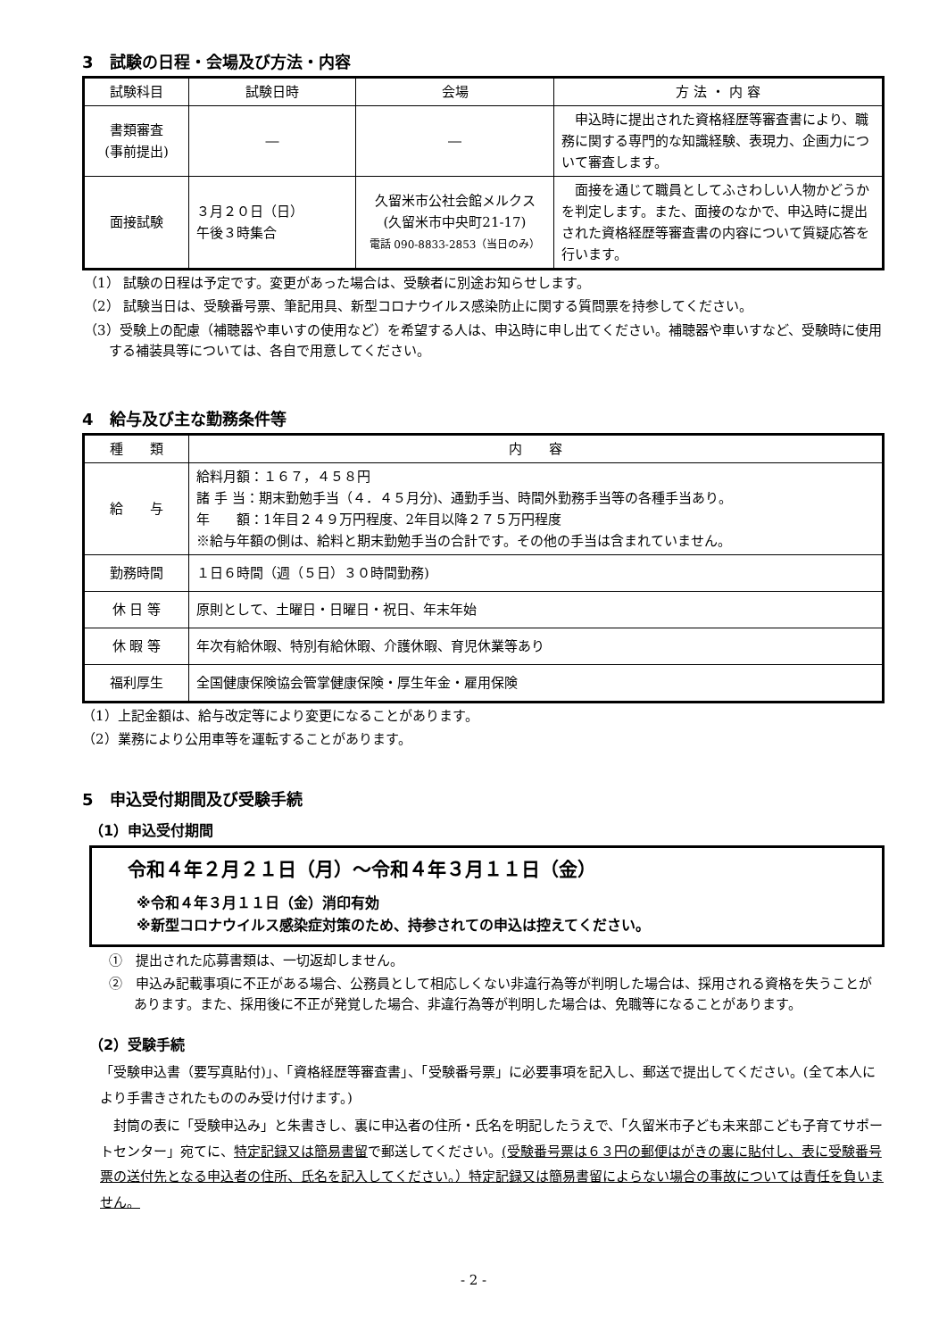3　試験の日程・会場及び方法・内容
| 試験科目 | 試験日時 | 会場 | 方 法 ・ 内 容 |
| --- | --- | --- | --- |
| 書類審査 (事前提出) | ― | ― | 申込時に提出された資格経歴等審査書により、職務に関する専門的な知識経験、表現力、企画力について審査します。 |
| 面接試験 | ３月２０日（日） 午後３時集合 | 久留米市公社会館メルクス (久留米市中央町21-17) 電話 090-8833-2853（当日のみ） | 面接を通じて職員としてふさわしい人物かどうかを判定します。また、面接のなかで、申込時に提出された資格経歴等審査書の内容について質疑応答を行います。 |
（1） 試験の日程は予定です。変更があった場合は、受験者に別途お知らせします。
（2） 試験当日は、受験番号票、筆記用具、新型コロナウイルス感染防止に関する質問票を持参してください。
（3）受験上の配慮（補聴器や車いすの使用など）を希望する人は、申込時に申し出てください。補聴器や車いすなど、受験時に使用する補装具等については、各自で用意してください。
4　給与及び主な勤務条件等
| 種 類 | 内 容 |
| --- | --- |
| 給 与 | 給料月額：１６７，４５８円 諸 手 当：期末勤勉手当（４．４５月分)、通勤手当、時間外勤務手当等の各種手当あり。 年 額：1年目２４９万円程度、2年目以降２７５万円程度 ※給与年額の側は、給料と期末勤勉手当の合計です。その他の手当は含まれていません。 |
| 勤務時間 | １日６時間（週（５日）３０時間勤務) |
| 休 日 等 | 原則として、土曜日・日曜日・祝日、年末年始 |
| 休 暇 等 | 年次有給休暇、特別有給休暇、介護休暇、育児休業等あり |
| 福利厚生 | 全国健康保険協会管掌健康保険・厚生年金・雇用保険 |
（1）上記金額は、給与改定等により変更になることがあります。
（2）業務により公用車等を運転することがあります。
5　申込受付期間及び受験手続
（1）申込受付期間
令和４年２月２１日（月）～令和４年３月１１日（金）
※令和４年３月１１日（金）消印有効
※新型コロナウイルス感染症対策のため、持参されての申込は控えてください。
①　提出された応募書類は、一切返却しません。
②　申込み記載事項に不正がある場合、公務員として相応しくない非違行為等が判明した場合は、採用される資格を失うことがあります。また、採用後に不正が発覚した場合、非違行為等が判明した場合は、免職等になることがあります。
（2）受験手続
「受験申込書（要写真貼付)」、「資格経歴等審査書」、「受験番号票」に必要事項を記入し、郵送で提出してください。(全て本人により手書きされたもののみ受け付けます。)
　封筒の表に「受験申込み」と朱書きし、裏に申込者の住所・氏名を明記したうえで、「久留米市子ども未来部こども子育てサポートセンター」宛てに、特定記録又は簡易書留で郵送してください。(受験番号票は６３円の郵便はがきの裏に貼付し、表に受験番号票の送付先となる申込者の住所、氏名を記入してください。）特定記録又は簡易書留によらない場合の事故については責任を負いません。
- 2 -